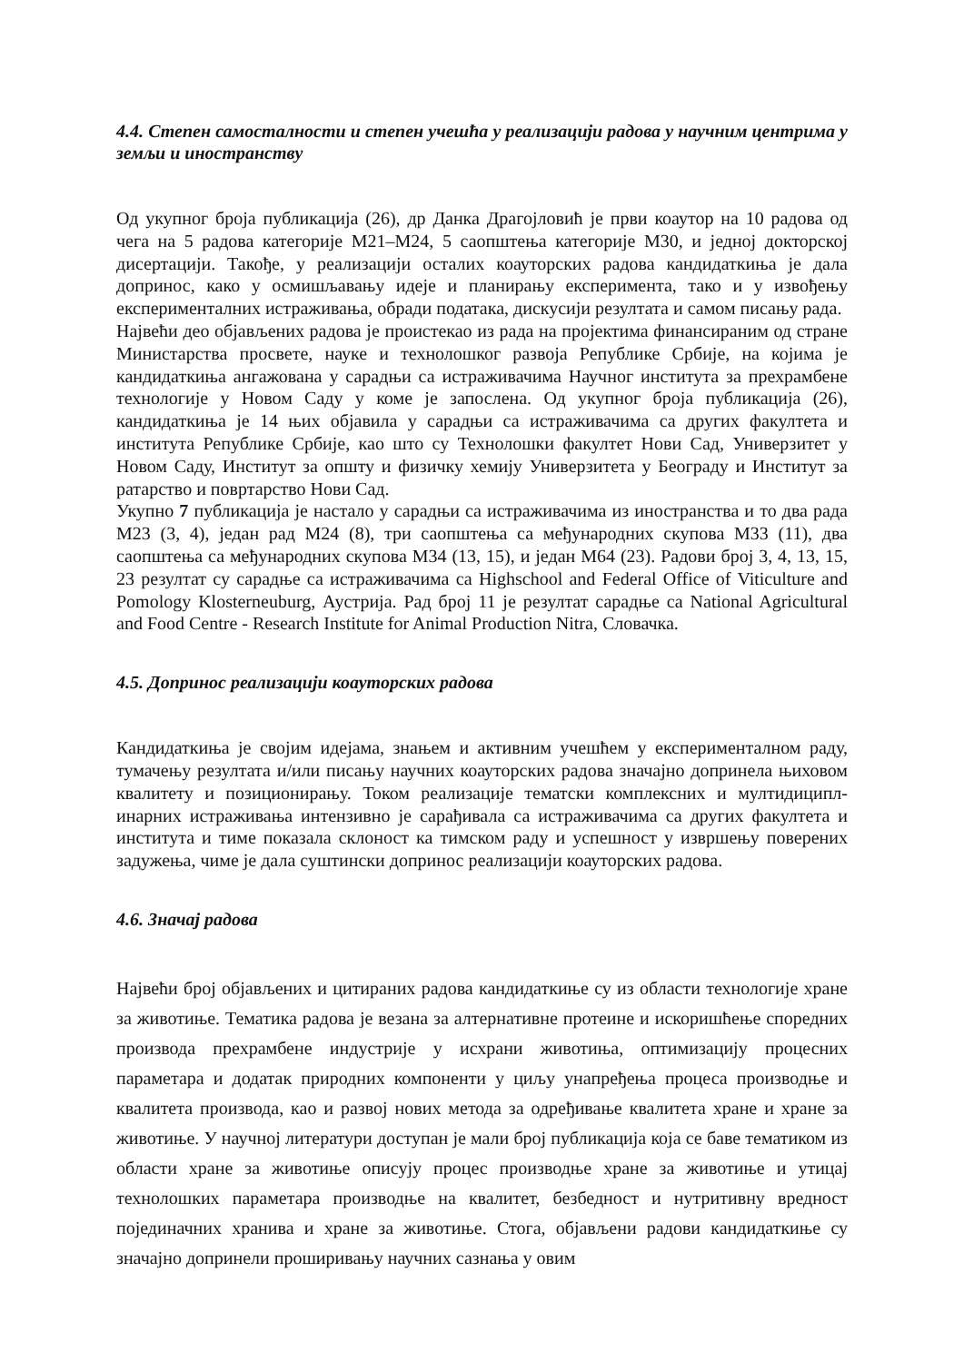4.4. Степен самосталности и степен учешћа у реализацији радова у научним центрима у земљи и иностранству
Од укупног броја публикација (26), др Данка Драгојловић је први коаутор на 10 радова од чега на 5 радова категорије М21–М24, 5 саопштења категорије М30, и једној докторској дисертацији. Такође, у реализацији осталих коауторских радова кандидаткиња је дала допринос, како у осмишљавању идеје и планирању експеримента, тако и у извођењу експерименталних истраживања, обради података, дискусији резултата и самом писању рада.
Највећи део објављених радова је проистекао из рада на пројектима финансираним од стране Министарства просвете, науке и технолошког развоја Републике Србије, на којима је кандидаткиња ангажована у сарадњи са истраживачима Научног института за прехрамбене технологије у Новом Саду у коме је запослена. Од укупног броја публикација (26), кандидаткиња је 14 њих објавила у сарадњи са истраживачима са других факултета и института Републике Србије, као што су Технолошки факултет Нови Сад, Универзитет у Новом Саду, Институт за општу и физичку хемију Универзитета у Београду и Институт за ратарство и повртарство Нови Сад.
Укупно 7 публикација је настало у сарадњи са истраживачима из иностранства и то два рада М23 (3, 4), један рад М24 (8), три саопштења са међународних скупова М33 (11), два саопштења са међународних скупова М34 (13, 15), и један М64 (23). Радови број 3, 4, 13, 15, 23 резултат су сарадње са истраживачима са Highschool and Federal Office of Viticulture and Pomology Klosterneuburg, Аустрија. Рад број 11 је резултат сарадње са National Agricultural and Food Centre - Research Institute for Animal Production Nitra, Словачка.
4.5. Допринос реализацији коауторских радова
Кандидаткиња је својим идејама, знањем и активним учешћем у експерименталном раду, тумачењу резултата и/или писању научних коауторских радова значајно допринела њиховом квалитету и позиционирању. Током реализације тематски комплексних и мултидиципл­инарних истраживања интензивно је сарађивала са истраживачима са других факултета и института и тиме показала склоност ка тимском раду и успешност у извршењу поверених задужења, чиме је дала суштински допринос реализацији коауторских радова.
4.6. Значај радова
Највећи број објављених и цитираних радова кандидаткиње су из области технологије хране за животиње. Тематика радова је везана за алтернативне протеине и искоришћење споредних производа прехрамбене индустрије у исхрани животиња, оптимизацију процесних параметара и додатак природних компоненти у циљу унапређења процеса производње и квалитета производа, као и развој нових метода за одређивање квалитета хране и хране за животиње. У научној литератури доступан је мали број публикација која се баве тематиком из области хране за животиње описују процес производње хране за животиње и утицај технолошких параметара производње на квалитет, безбедност и нутритивну вредност појединачних хранива и хране за животиње. Стога, објављени радови кандидаткиње су значајно допринели проширивању научних сазнања у овим